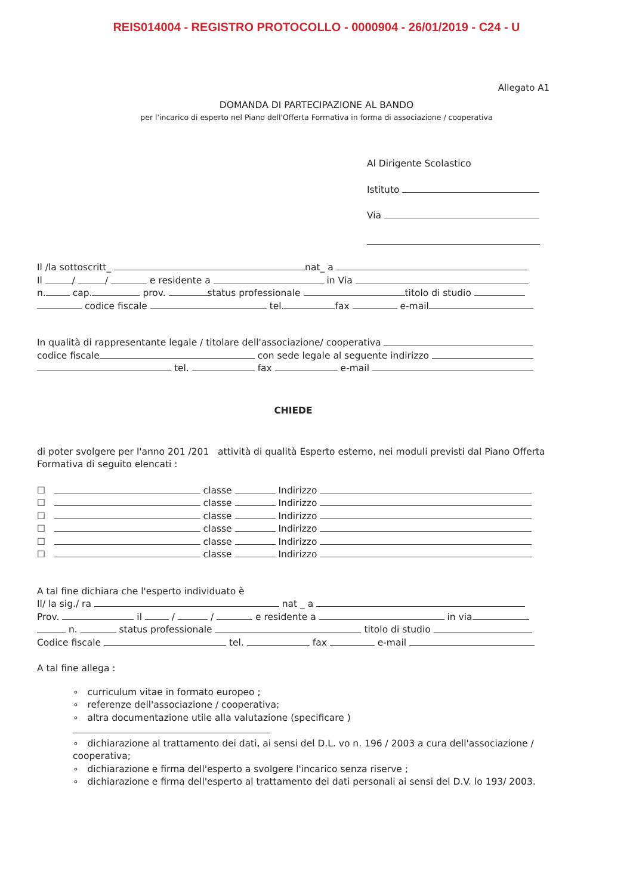REIS014004 - REGISTRO PROTOCOLLO - 0000904 - 26/01/2019 - C24 - U
Allegato A1
DOMANDA DI PARTECIPAZIONE AL BANDO
per l'incarico di esperto nel Piano dell'Offerta Formativa in forma di associazione / cooperativa
Al Dirigente Scolastico
Istituto
Via
Il /la sottoscritt_ nat_ a
Il / / e residente a in Via
n. cap. prov. status professionale titolo di studio
codice fiscale tel. fax e-mail
In qualità di rappresentante legale / titolare dell'associazione/ cooperativa
codice fiscale con sede legale al seguente indirizzo
tel. fax e-mail
CHIEDE
di poter svolgere per l'anno 201 /201 attività di qualità Esperto esterno, nei moduli previsti dal Piano Offerta Formativa di seguito elencati :
☐ classe Indirizzo
☐ classe Indirizzo
☐ classe Indirizzo
☐ classe Indirizzo
☐ classe Indirizzo
☐ classe Indirizzo
A tal fine dichiara che l'esperto individuato è
Il/ la sig./ ra nat _ a
Prov. il / / e residente a in via
n. status professionale titolo di studio
Codice fiscale tel. fax e-mail
A tal fine allega :
∘ curriculum vitae in formato europeo ;
∘ referenze dell'associazione / cooperativa;
∘ altra documentazione utile alla valutazione (specificare )
∘ dichiarazione al trattamento dei dati, ai sensi del D.L. vo n. 196 / 2003 a cura dell'associazione / cooperativa;
∘ dichiarazione e firma dell'esperto a svolgere l'incarico senza riserve ;
∘ dichiarazione e firma dell'esperto al trattamento dei dati personali ai sensi del D.V. lo 193/ 2003.